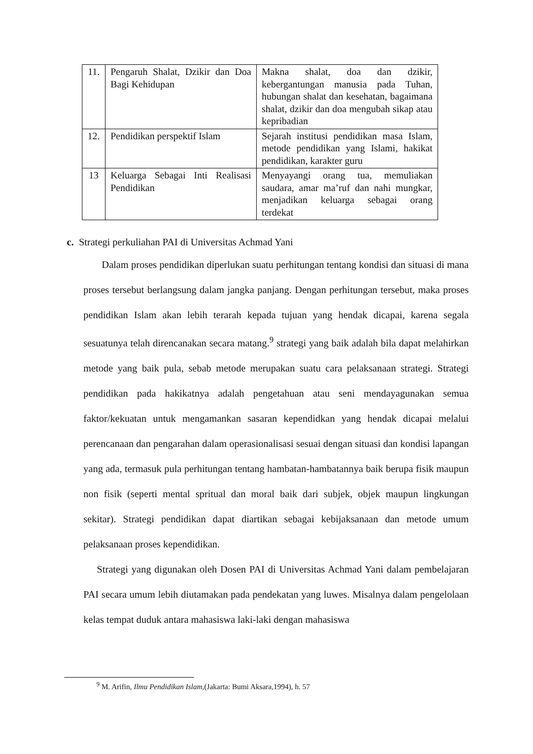| 11. | Pengaruh Shalat, Dzikir dan Doa Bagi Kehidupan | Makna shalat, doa dan dzikir, kebergantungan manusia pada Tuhan, hubungan shalat dan kesehatan, bagaimana shalat, dzikir dan doa mengubah sikap atau kepribadian |
| 12. | Pendidikan perspektif Islam | Sejarah institusi pendidikan masa Islam, metode pendidikan yang Islami, hakikat pendidikan, karakter guru |
| 13 | Keluarga Sebagai Inti Realisasi Pendidikan | Menyayangi orang tua, memuliakan saudara, amar ma’ruf dan nahi mungkar, menjadikan keluarga sebagai orang terdekat |
c. Strategi perkuliahan PAI di Universitas Achmad Yani
Dalam proses pendidikan diperlukan suatu perhitungan tentang kondisi dan situasi di mana proses tersebut berlangsung dalam jangka panjang. Dengan perhitungan tersebut, maka proses pendidikan Islam akan lebih terarah kepada tujuan yang hendak dicapai, karena segala sesuatunya telah direncanakan secara matang.<sup>9</sup> strategi yang baik adalah bila dapat melahirkan metode yang baik pula, sebab metode merupakan suatu cara pelaksanaan strategi. Strategi pendidikan pada hakikatnya adalah pengetahuan atau seni mendayagunakan semua faktor/kekuatan untuk mengamankan sasaran kependidkan yang hendak dicapai melalui perencanaan dan pengarahan dalam operasionalisasi sesuai dengan situasi dan kondisi lapangan yang ada, termasuk pula perhitungan tentang hambatan-hambatannya baik berupa fisik maupun non fisik (seperti mental spritual dan moral baik dari subjek, objek maupun lingkungan sekitar). Strategi pendidikan dapat diartikan sebagai kebijaksanaan dan metode umum pelaksanaan proses kependidikan.
Strategi yang digunakan oleh Dosen PAI di Universitas Achmad Yani dalam pembelajaran PAI secara umum lebih diutamakan pada pendekatan yang luwes. Misalnya dalam pengelolaan kelas tempat duduk antara mahasiswa laki-laki dengan mahasiswa
<sup>9</sup> M. Arifin, Ilmu Pendidikan Islam,(Jakarta: Bumi Aksara,1994), h. 57